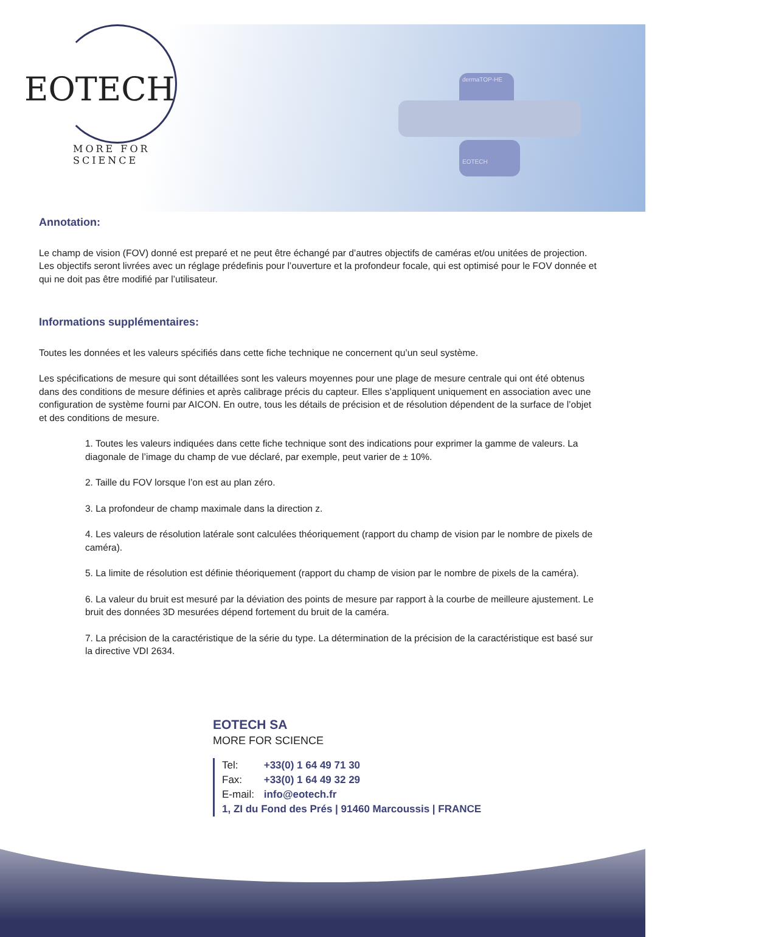EOTECH
MORE FOR SCIENCE
dermaTOP-HE
EOTECH
Annotation:
Le champ de vision (FOV) donné est preparé et ne peut être échangé par d’autres objectifs de caméras et/ou unitées de projection.
Les objectifs seront livrées avec un réglage prédefinis pour l’ouverture et la profondeur focale, qui est optimisé pour le FOV donnée et qui ne doit pas être modifié par l’utilisateur.
Informations supplémentaires:
Toutes les données et les valeurs spécifiés dans cette fiche technique ne concernent qu’un seul système.
Les spécifications de mesure qui sont détaillées sont les valeurs moyennes pour une plage de mesure centrale qui ont été obtenus dans des conditions de mesure définies et après calibrage précis du capteur. Elles s’appliquent uniquement en association avec une configuration de système fourni par AICON. En outre, tous les détails de précision et de résolution dépendent de la surface de l’objet et des conditions de mesure.
1. Toutes les valeurs indiquées dans cette fiche technique sont des indications pour exprimer la gamme de valeurs. La diagonale de l’image du champ de vue déclaré, par exemple, peut varier de ± 10%.
2. Taille du FOV lorsque l’on est au plan zéro.
3. La profondeur de champ maximale dans la direction z.
4. Les valeurs de résolution latérale sont calculées théoriquement (rapport du champ de vision par le nombre de pixels de caméra).
5. La limite de résolution est définie théoriquement (rapport du champ de vision par le nombre de pixels de la caméra).
6. La valeur du bruit est mesuré par la déviation des points de mesure par rapport à la courbe de meilleure ajustement. Le bruit des données 3D mesurées dépend fortement du bruit de la caméra.
7. La précision de la caractéristique de la série du type. La détermination de la précision de la caractéristique est basé sur la directive VDI 2634.
EOTECH SA
MORE FOR SCIENCE
Tel: +33(0) 1 64 49 71 30
Fax: +33(0) 1 64 49 32 29
E-mail: info@eotech.fr
1, ZI du Fond des Prés | 91460 Marcoussis | FRANCE